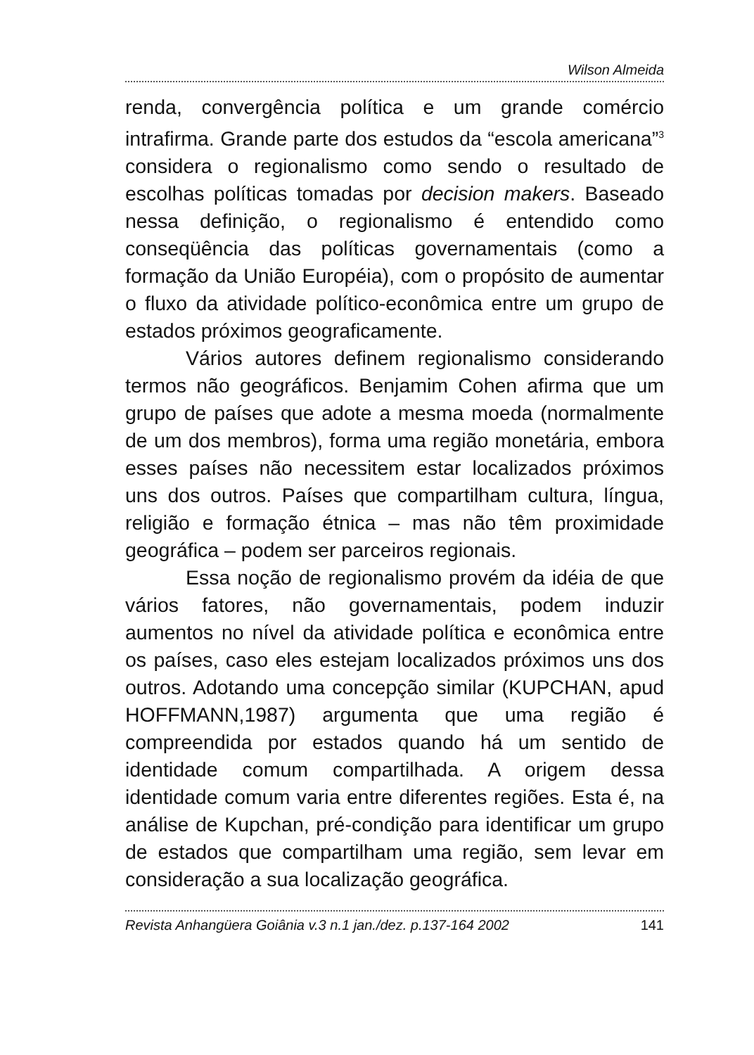Wilson Almeida
renda, convergência política e um grande comércio intrafirma. Grande parte dos estudos da “escola americana”<sup>3</sup> considera o regionalismo como sendo o resultado de escolhas políticas tomadas por decision makers. Baseado nessa definição, o regionalismo é entendido como conseqüência das políticas governamentais (como a formação da União Européia), com o propósito de aumentar o fluxo da atividade político-econômica entre um grupo de estados próximos geograficamente.
Vários autores definem regionalismo considerando termos não geográficos. Benjamim Cohen afirma que um grupo de países que adote a mesma moeda (normalmente de um dos membros), forma uma região monetária, embora esses países não necessitem estar localizados próximos uns dos outros. Países que compartilham cultura, língua, religião e formação étnica – mas não têm proximidade geográfica – podem ser parceiros regionais.
Essa noção de regionalismo provém da idéia de que vários fatores, não governamentais, podem induzir aumentos no nível da atividade política e econômica entre os países, caso eles estejam localizados próximos uns dos outros. Adotando uma concepção similar (KUPCHAN, apud HOFFMANN,1987) argumenta que uma região é compreendida por estados quando há um sentido de identidade comum compartilhada. A origem dessa identidade comum varia entre diferentes regiões. Esta é, na análise de Kupchan, pré-condição para identificar um grupo de estados que compartilham uma região, sem levar em consideração a sua localização geográfica.
Revista Anhangüera Goiânia v.3 n.1 jan./dez. p.137-164 2002 141